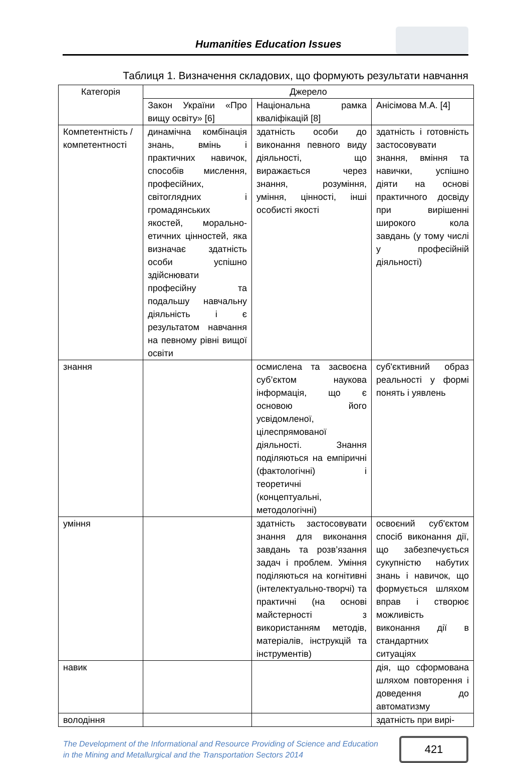Humanities Education Issues
Таблиця 1. Визначення складових, що формують результати навчання
| Категорія | Джерело | | |
| --- | --- | --- | --- |
| | Закон України «Про вищу освіту» [6] | Національна рамка кваліфікацій [8] | Анісімова М.А. [4] |
| Компетентність /компетентності | динамічна комбінація знань, вмінь і практичних навичок, способів мислення, професійних, світоглядних і громадянських якостей, морально-етичних цінностей, яка визначає здатність особи успішно здійснювати професійну та подальшу навчальну діяльність і є результатом навчання на певному рівні вищої освіти | здатність особи до виконання певного виду діяльності, що виражається через знання, розуміння, уміння, цінності, інші особисті якості | здатність і готовність застосовувати знання, вміння та навички, успішно діяти на основі практичного досвіду при вирішенні широкого кола завдань (у тому числі у професійній діяльності) |
| знання | | осмислена та засвоєна суб’єктом наукова інформація, що є основою його усвідомленої, цілеспрямованої діяльності. Знання поділяються на емпіричні (фактологічні) і теоретичні (концептуальні, методологічні) | суб'єктивний образ реальності у формі понять і уявлень |
| уміння | | здатність застосовувати знання для виконання завдань та розв’язання задач і проблем. Уміння поділяються на когнітивні (інтелектуально-творчі) та практичні (на основі майстерності з використанням методів, матеріалів, інструкцій та інструментів) | освоєний суб'єктом спосіб виконання дії, що забезпечується сукупністю набутих знань і навичок, що формується шляхом вправ і створює можливість виконання дії в стандартних ситуаціях |
| навик | | | дія, що сформована шляхом повторення і доведення до автоматизму |
| володіння | | | здатність при вирі- |
The Development of the Informational and Resource Providing of Science and Education
in the Mining and Metallurgical and the Transportation Sectors 2014
421